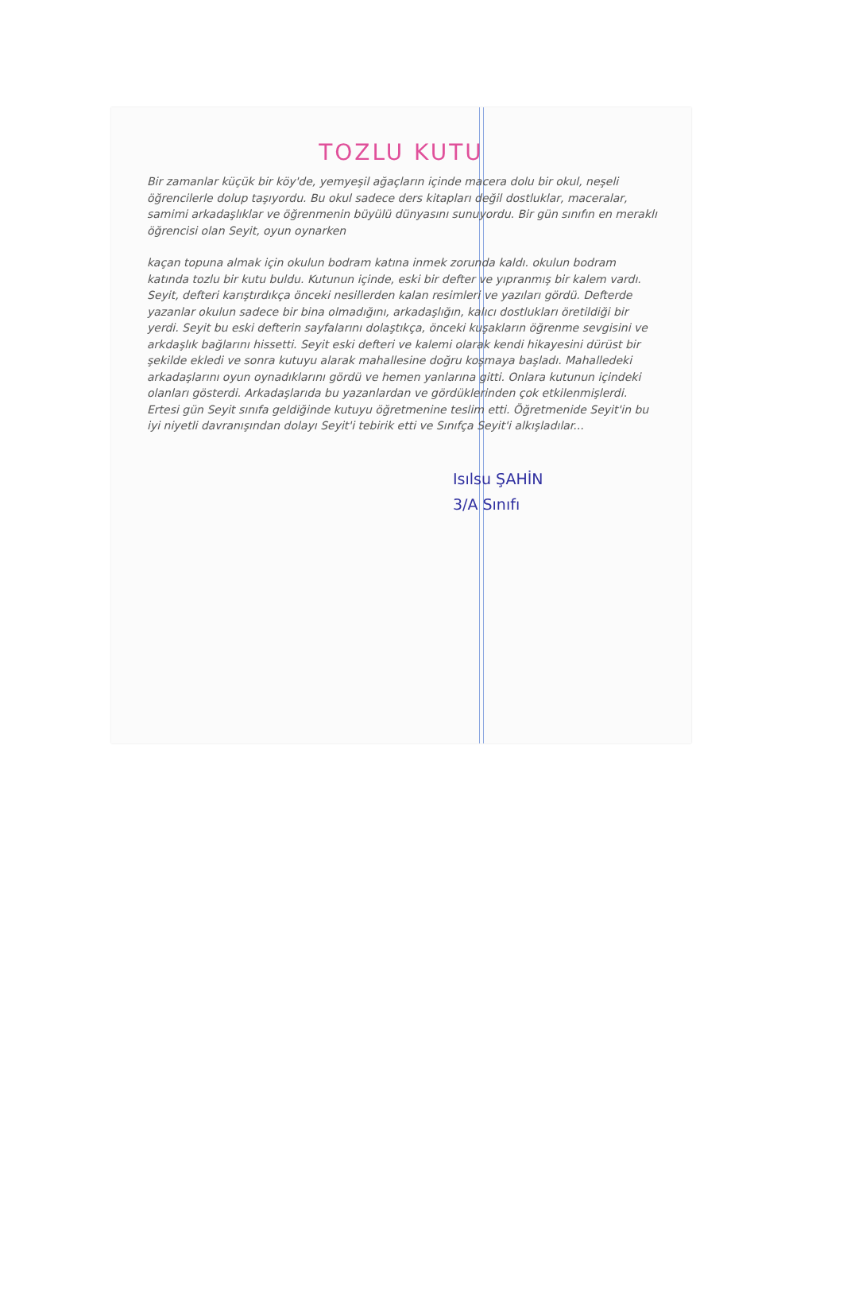TOZLU KUTU
Bir zamanlar küçük bir köy'de, yemyeşil ağaçların içinde macera dolu bir okul, neşeli öğrencilerle dolup taşıyordu. Bu okul sadece ders kitapları değil dostluklar, maceralar, samimi arkadaşlıklar ve öğrenmenin büyülü dünyasını sunuyordu. Bir gün sınıfın en meraklı öğrencisi olan Seyit, oyun oynarken
kaçan topuna almak için okulun bodram katına inmek zorunda kaldı. okulun bodram katında tozlu bir kutu buldu. Kutunun içinde, eski bir defter ve yıpranmış bir kalem vardı. Seyit, defteri karıştırdıkça önceki nesillerden kalan resimleri ve yazıları gördü. Defterde yazanlar okulun sadece bir bina olmadığını, arkadaşlığın, kalıcı dostlukları öretildiği bir yerdi. Seyit bu eski defterin sayfalarını dolaştıkça, önceki kuşakların öğrenme sevgisini ve arkdaşlık bağlarını hissetti. Seyit eski defteri ve kalemi olarak kendi hikayesini dürüst bir şekilde ekledi ve sonra kutuyu alarak mahallesine doğru koşmaya başladı. Mahalledeki arkadaşlarını oyun oynadıklarını gördü ve hemen yanlarına gitti. Onlara kutunun içindeki olanları gösterdi. Arkadaşlarıda bu yazanlardan ve gördüklerinden çok etkilenmişlerdi. Ertesi gün Seyit sınıfa geldiğinde kutuyu öğretmenine teslim etti. Öğretmenide Seyit'in bu iyi niyetli davranışından dolayı Seyit'i tebirik etti ve Sınıfça Seyit'i alkışladılar...
Isılsu ŞAHİN
3/A Sınıfı